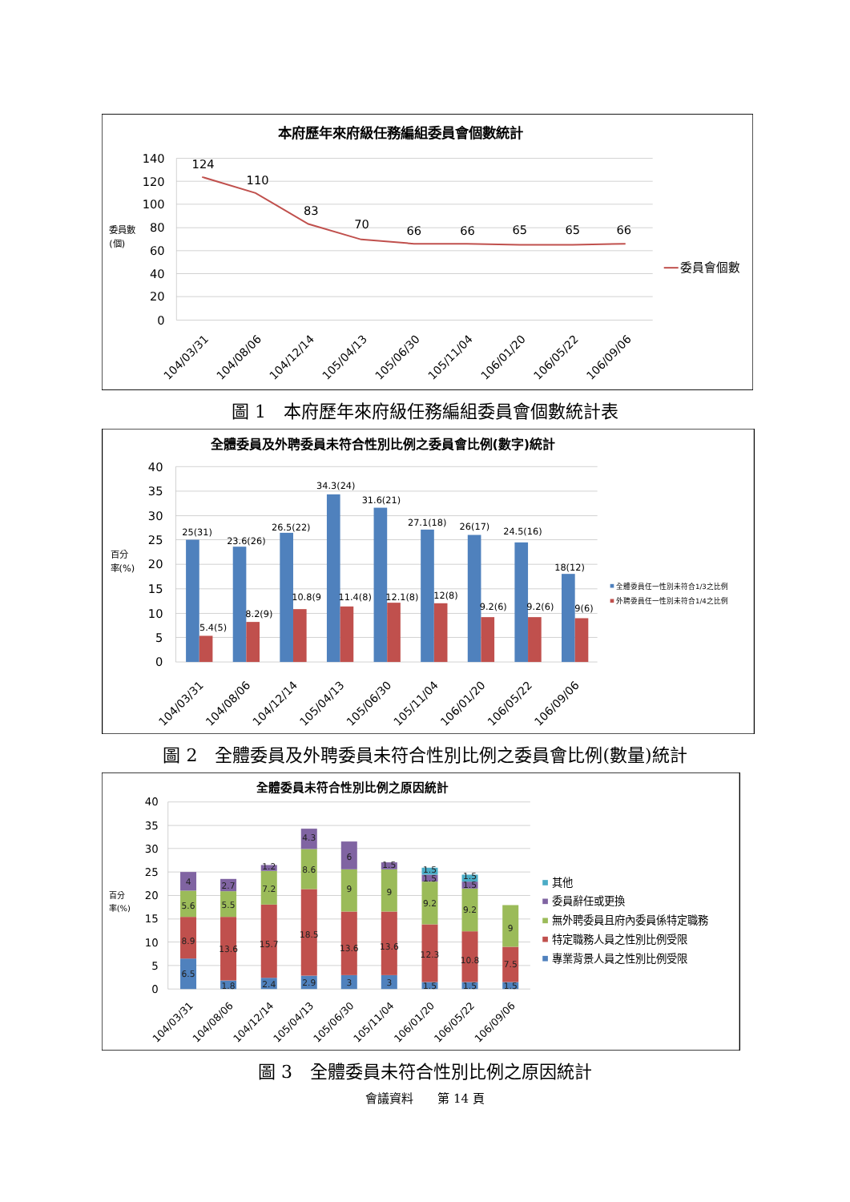本府歷年來府級任務編組委員會個數統計
140
120
100
80
60
40
20
0
委員數
(個)
124
110
83
70
66
66
65
65
66
104/03/31
104/08/06
104/12/14
105/04/13
105/06/30
105/11/04
106/01/20
106/05/22
106/09/06
委員會個數
圖 1　本府歷年來府級任務編組委員會個數統計表
全體委員及外聘委員未符合性別比例之委員會比例(數字)統計
40
35
30
25
20
15
10
5
0
百分
率(%)
25(31)
23.6(26)
26.5(22)
34.3(24)
31.6(21)
27.1(18)
26(17)
24.5(16)
18(12)
5.4(5)
8.2(9)
10.8(9
11.4(8)
12.1(8)
12(8)
9.2(6)
9.2(6)
9(6)
104/03/31
104/08/06
104/12/14
105/04/13
105/06/30
105/11/04
106/01/20
106/05/22
106/09/06
全體委員任一性別未符合1/3之比例
外聘委員任一性別未符合1/4之比例
圖 2　全體委員及外聘委員未符合性別比例之委員會比例(數量)統計
全體委員未符合性別比例之原因統計
40
35
30
25
20
15
10
5
0
百分
率(%)
6.5
8.9
5.6
4
1.8
13.6
5.5
2.7
2.4
15.7
7.2
1.2
2.9
18.5
8.6
4.3
3
13.6
9
6
3
13.6
9
1.5
1.5
12.3
9.2
1.5
1.5
1.5
10.8
9.2
1.5
1.5
1.5
7.5
9
104/03/31
104/08/06
104/12/14
105/04/13
105/06/30
105/11/04
106/01/20
106/05/22
106/09/06
其他
委員辭任或更換
無外聘委員且府內委員係特定職務
特定職務人員之性別比例受限
專業背景人員之性別比例受限
圖 3　全體委員未符合性別比例之原因統計
會議資料　　第 14 頁